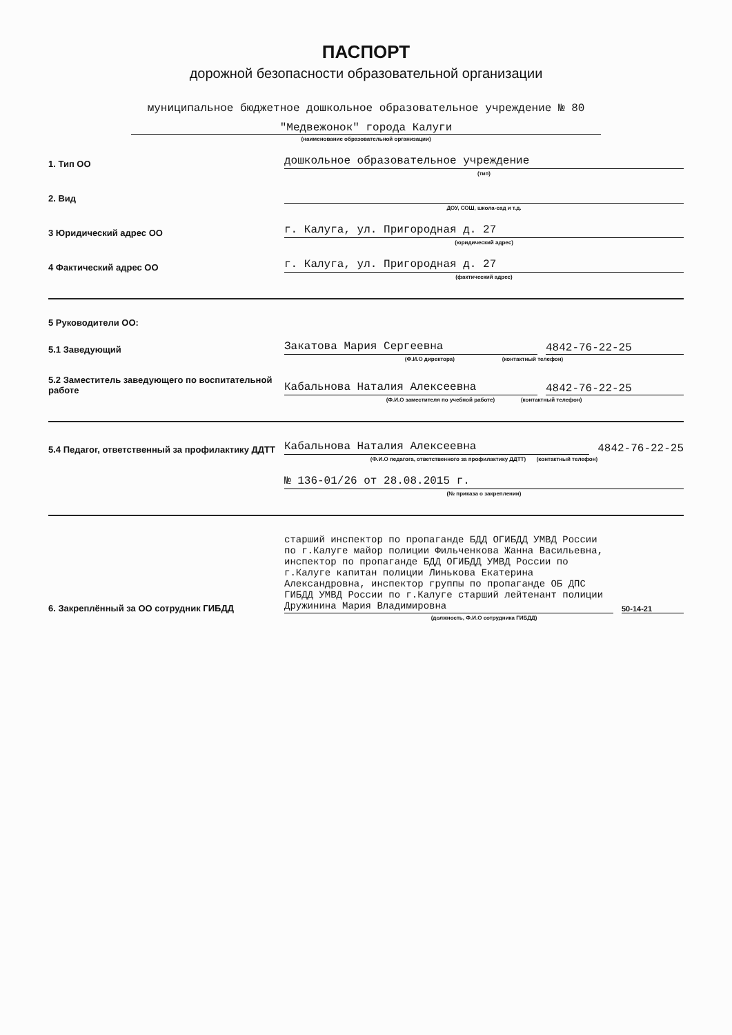ПАСПОРТ
дорожной безопасности образовательной организации
муниципальное бюджетное дошкольное образовательное учреждение № 80
"Медвежонок" города Калуги
(наименование образовательной организации)
1. Тип ОО
дошкольное образовательное учреждение
(тип)
2. Вид
ДОУ, СОШ, школа-сад и т.д.
3 Юридический адрес ОО
г. Калуга, ул. Пригородная д. 27
(юридический адрес)
4 Фактический адрес ОО
г. Калуга, ул. Пригородная д. 27
(фактический адрес)
5 Руководители ОО:
5.1 Заведующий
Закатова Мария Сергеевна
4842-76-22-25
(Ф.И.О директора) (контактный телефон)
5.2 Заместитель заведующего по воспитательной работе
Кабальнова Наталия Алексеевна
4842-76-22-25
(Ф.И.О заместителя по учебной работе) (контактный телефон)
5.4 Педагог, ответственный за профилактику ДДТТ
Кабальнова Наталия Алексеевна
4842-76-22-25
(Ф.И.О педагога, ответственного за профилактику ДДТТ) (контактный телефон)
№ 136-01/26 от 28.08.2015 г.
(№ приказа о закреплении)
6. Закреплённый за ОО сотрудник ГИБДД
старший инспектор по пропаганде БДД ОГИБДД УМВД России по г.Калуге майор полиции Фильченкова Жанна Васильевна, инспектор по пропаганде БДД ОГИБДД УМВД России по г.Калуге капитан полиции Линькова Екатерина Александровна, инспектор группы по пропаганде ОБ ДПС ГИБДД УМВД России по г.Калуге старший лейтенант полиции Дружинина Мария Владимировна
50-14-21
(должность, Ф.И.О сотрудника ГИБДД)